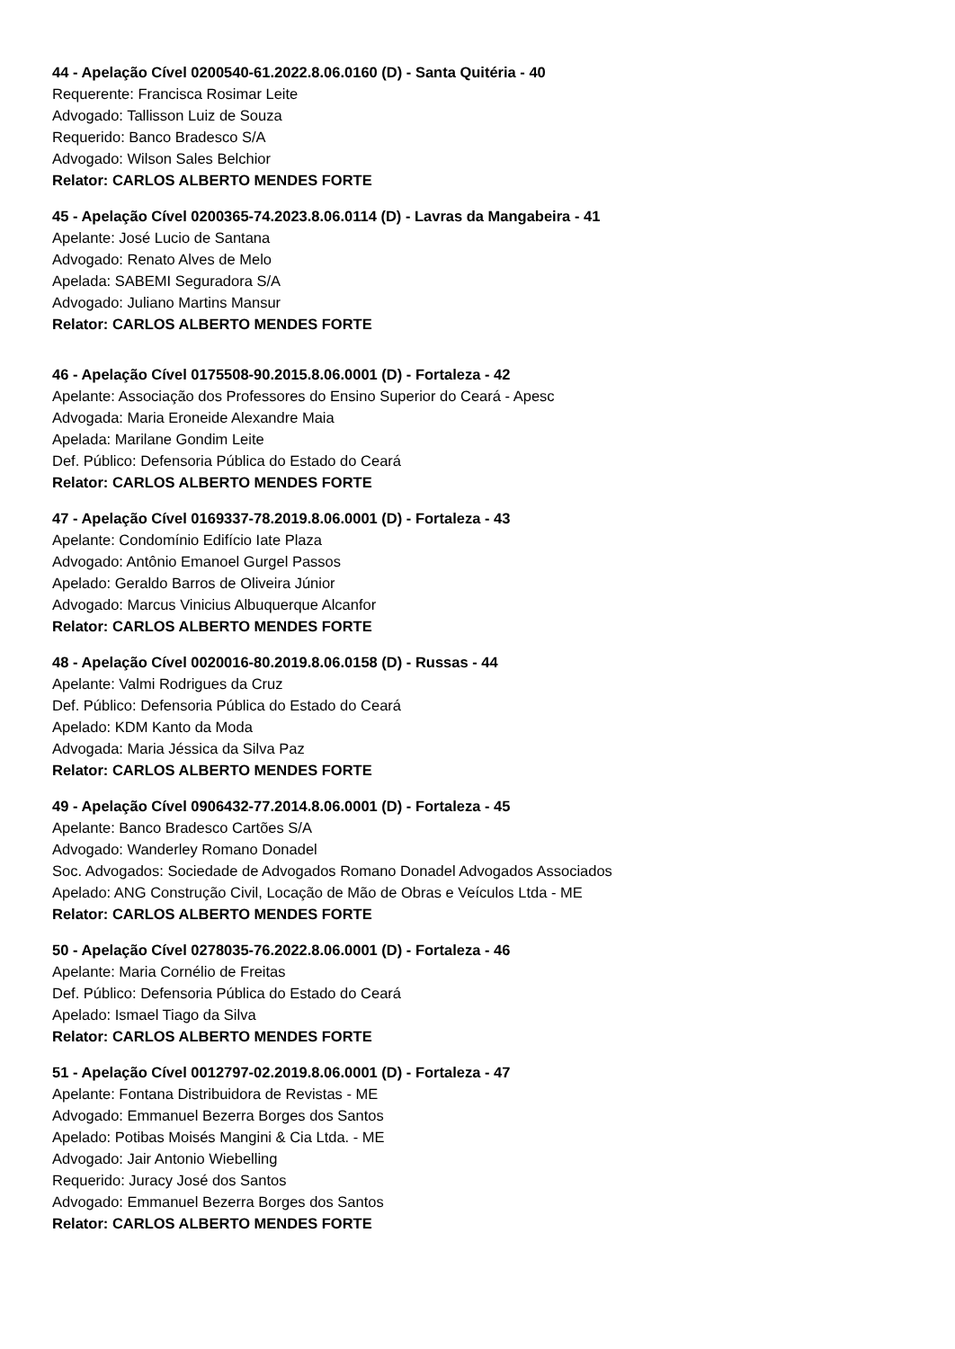44 - Apelação Cível 0200540-61.2022.8.06.0160 (D) - Santa Quitéria - 40
Requerente: Francisca Rosimar Leite
Advogado: Tallisson Luiz de Souza
Requerido: Banco Bradesco S/A
Advogado: Wilson Sales Belchior
Relator: CARLOS ALBERTO MENDES FORTE
45 - Apelação Cível 0200365-74.2023.8.06.0114 (D) - Lavras da Mangabeira - 41
Apelante: José Lucio de Santana
Advogado: Renato Alves de Melo
Apelada: SABEMI Seguradora S/A
Advogado: Juliano Martins Mansur
Relator: CARLOS ALBERTO MENDES FORTE
46 - Apelação Cível 0175508-90.2015.8.06.0001 (D) - Fortaleza - 42
Apelante: Associação dos Professores do Ensino Superior do Ceará - Apesc
Advogada: Maria Eroneide Alexandre Maia
Apelada: Marilane Gondim Leite
Def. Público: Defensoria Pública do Estado do Ceará
Relator: CARLOS ALBERTO MENDES FORTE
47 - Apelação Cível 0169337-78.2019.8.06.0001 (D) - Fortaleza - 43
Apelante: Condomínio Edifício Iate Plaza
Advogado: Antônio Emanoel Gurgel Passos
Apelado: Geraldo Barros de Oliveira Júnior
Advogado: Marcus Vinicius Albuquerque Alcanfor
Relator: CARLOS ALBERTO MENDES FORTE
48 - Apelação Cível 0020016-80.2019.8.06.0158 (D) - Russas - 44
Apelante: Valmi Rodrigues da Cruz
Def. Público: Defensoria Pública do Estado do Ceará
Apelado: KDM Kanto da Moda
Advogada: Maria Jéssica da Silva Paz
Relator: CARLOS ALBERTO MENDES FORTE
49 - Apelação Cível 0906432-77.2014.8.06.0001 (D) - Fortaleza - 45
Apelante: Banco Bradesco Cartões S/A
Advogado: Wanderley Romano Donadel
Soc. Advogados: Sociedade de Advogados Romano Donadel Advogados Associados
Apelado: ANG Construção Civil, Locação de Mão de Obras e Veículos Ltda - ME
Relator: CARLOS ALBERTO MENDES FORTE
50 - Apelação Cível 0278035-76.2022.8.06.0001 (D) - Fortaleza - 46
Apelante: Maria Cornélio de Freitas
Def. Público: Defensoria Pública do Estado do Ceará
Apelado: Ismael Tiago da Silva
Relator: CARLOS ALBERTO MENDES FORTE
51 - Apelação Cível 0012797-02.2019.8.06.0001 (D) - Fortaleza - 47
Apelante: Fontana Distribuidora de Revistas - ME
Advogado: Emmanuel Bezerra Borges dos Santos
Apelado: Potibas Moisés Mangini & Cia Ltda. - ME
Advogado: Jair Antonio Wiebelling
Requerido: Juracy José dos Santos
Advogado: Emmanuel Bezerra Borges dos Santos
Relator: CARLOS ALBERTO MENDES FORTE